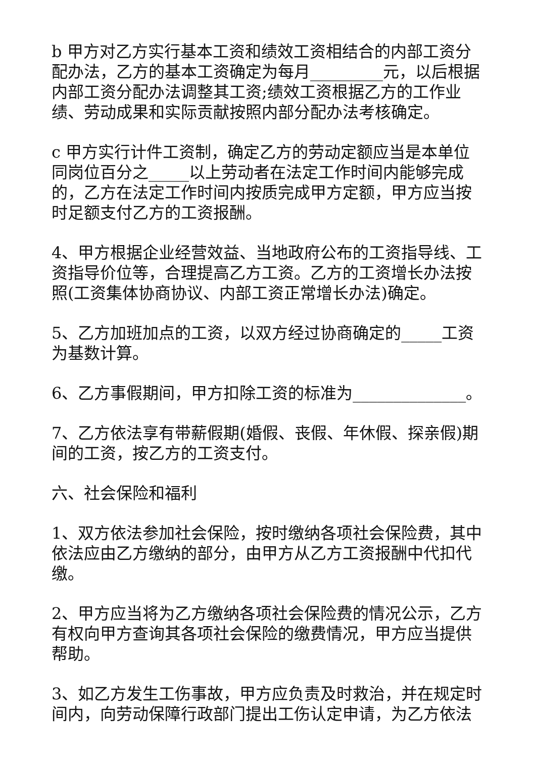b 甲方对乙方实行基本工资和绩效工资相结合的内部工资分配办法，乙方的基本工资确定为每月_________元，以后根据内部工资分配办法调整其工资;绩效工资根据乙方的工作业绩、劳动成果和实际贡献按照内部分配办法考核确定。
c 甲方实行计件工资制，确定乙方的劳动定额应当是本单位同岗位百分之_____以上劳动者在法定工作时间内能够完成的，乙方在法定工作时间内按质完成甲方定额，甲方应当按时足额支付乙方的工资报酬。
4、甲方根据企业经营效益、当地政府公布的工资指导线、工资指导价位等，合理提高乙方工资。乙方的工资增长办法按照(工资集体协商协议、内部工资正常增长办法)确定。
5、乙方加班加点的工资，以双方经过协商确定的_____工资为基数计算。
6、乙方事假期间，甲方扣除工资的标准为______________。
7、乙方依法享有带薪假期(婚假、丧假、年休假、探亲假)期间的工资，按乙方的工资支付。
六、社会保险和福利
1、双方依法参加社会保险，按时缴纳各项社会保险费，其中依法应由乙方缴纳的部分，由甲方从乙方工资报酬中代扣代缴。
2、甲方应当将为乙方缴纳各项社会保险费的情况公示，乙方有权向甲方查询其各项社会保险的缴费情况，甲方应当提供帮助。
3、如乙方发生工伤事故，甲方应负责及时救治，并在规定时间内，向劳动保障行政部门提出工伤认定申请，为乙方依法